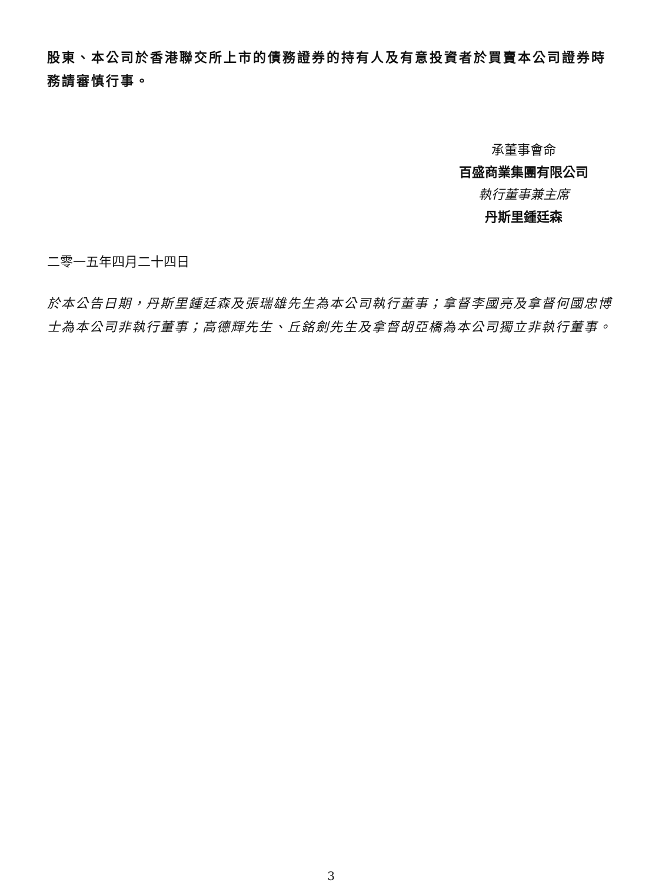股東、本公司於香港聯交所上市的債務證券的持有人及有意投資者於買賣本公司證券時務請審慎行事。
承董事會命
百盛商業集團有限公司
執行董事兼主席
丹斯里鍾廷森
二零一五年四月二十四日
於本公告日期，丹斯里鍾廷森及張瑞雄先生為本公司執行董事；拿督李國亮及拿督何國忠博士為本公司非執行董事；高德輝先生、丘銘劍先生及拿督胡亞橋為本公司獨立非執行董事。
3